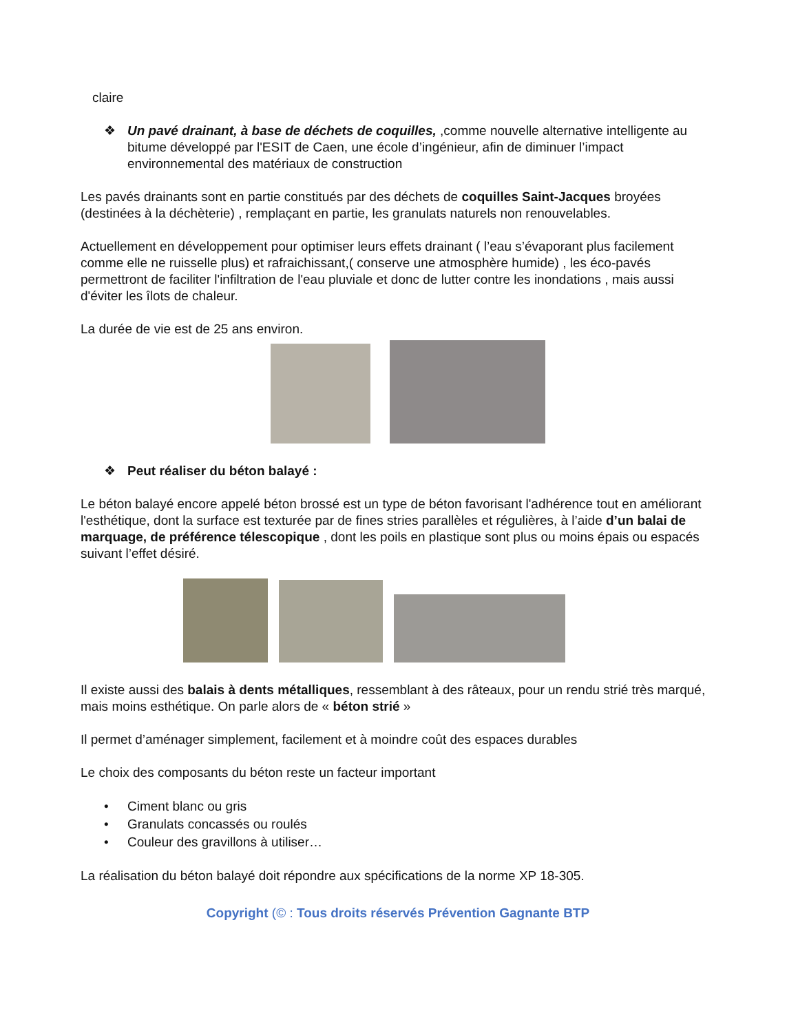claire
❖ Un pavé drainant, à base de déchets de coquilles, ,comme nouvelle alternative intelligente au bitume développé par l'ESIT de Caen, une école d’ingénieur, afin de diminuer l’impact environnemental des matériaux de construction
Les pavés drainants sont en partie constitués par des déchets de coquilles Saint-Jacques broyées (destinées à la déchèterie) , remplaçant en partie, les granulats naturels non renouvelables.
Actuellement en développement pour optimiser leurs effets drainant ( l’eau s’évaporant plus facilement comme elle ne ruisselle plus) et rafraichissant,( conserve une atmosphère humide) , les éco-pavés permettront de faciliter l'infiltration de l'eau pluviale et donc de lutter contre les inondations , mais aussi d'éviter les îlots de chaleur.
La durée de vie est de 25 ans environ.
❖ Peut réaliser du béton balayé :
Le béton balayé encore appelé béton brossé est un type de béton favorisant l'adhérence tout en améliorant l'esthétique, dont la surface est texturée par de fines stries parallèles et régulières, à l’aide d’un balai de marquage, de préférence télescopique , dont les poils en plastique sont plus ou moins épais ou espacés suivant l’effet désiré.
Il existe aussi des balais à dents métalliques, ressemblant à des râteaux, pour un rendu strié très marqué, mais moins esthétique. On parle alors de « béton strié »
Il permet d’aménager simplement, facilement et à moindre coût des espaces durables
Le choix des composants du béton reste un facteur important
• Ciment blanc ou gris
• Granulats concassés ou roulés
• Couleur des gravillons à utiliser…
La réalisation du béton balayé doit répondre aux spécifications de la norme XP 18-305.
Copyright (© : Tous droits réservés Prévention Gagnante BTP